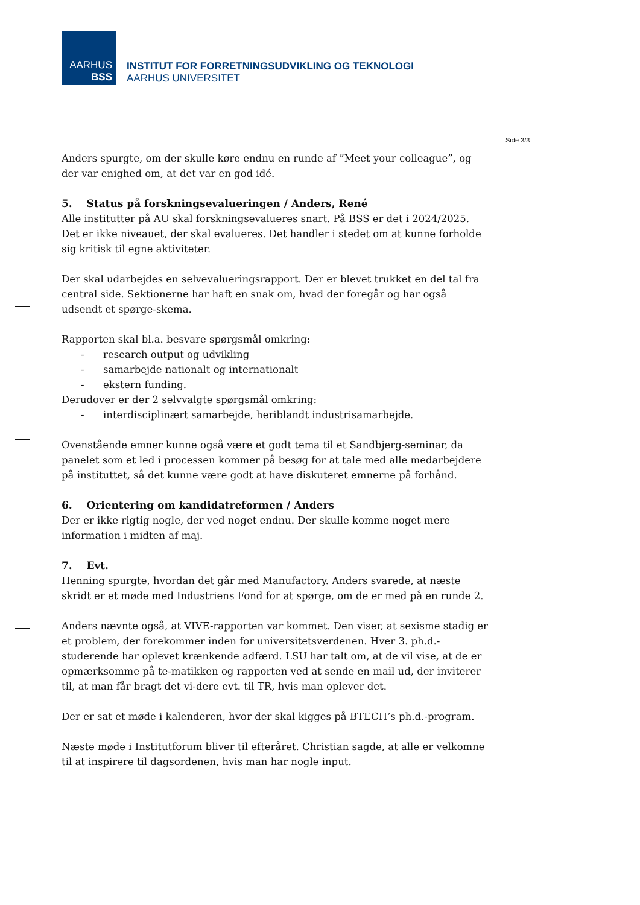AARHUS
BSS
INSTITUT FOR FORRETNINGSUDVIKLING OG TEKNOLOGI
AARHUS UNIVERSITET
Side 3/3
Anders spurgte, om der skulle køre endnu en runde af ”Meet your colleague”, og der var enighed om, at det var en god idé.
5. Status på forskningsevalueringen / Anders, René
Alle institutter på AU skal forskningsevalueres snart. På BSS er det i 2024/2025. Det er ikke niveauet, der skal evalueres. Det handler i stedet om at kunne forholde sig kritisk til egne aktiviteter.
Der skal udarbejdes en selvevalueringsrapport. Der er blevet trukket en del tal fra central side. Sektionerne har haft en snak om, hvad der foregår og har også udsendt et spørge-skema.
Rapporten skal bl.a. besvare spørgsmål omkring:
- research output og udvikling
- samarbejde nationalt og internationalt
- ekstern funding.
Derudover er der 2 selvvalgte spørgsmål omkring:
- interdisciplinært samarbejde, heriblandt industrisamarbejde.
Ovenstående emner kunne også være et godt tema til et Sandbjerg-seminar, da panelet som et led i processen kommer på besøg for at tale med alle medarbejdere på instituttet, så det kunne være godt at have diskuteret emnerne på forhånd.
6. Orientering om kandidatreformen / Anders
Der er ikke rigtig nogle, der ved noget endnu. Der skulle komme noget mere information i midten af maj.
7. Evt.
Henning spurgte, hvordan det går med Manufactory. Anders svarede, at næste skridt er et møde med Industriens Fond for at spørge, om de er med på en runde 2.
Anders nævnte også, at VIVE-rapporten var kommet. Den viser, at sexisme stadig er et problem, der forekommer inden for universitetsverdenen. Hver 3. ph.d.-studerende har oplevet krænkende adfærd. LSU har talt om, at de vil vise, at de er opmærksomme på te-matikken og rapporten ved at sende en mail ud, der inviterer til, at man får bragt det vi-dere evt. til TR, hvis man oplever det.
Der er sat et møde i kalenderen, hvor der skal kigges på BTECH’s ph.d.-program.
Næste møde i Institutforum bliver til efteråret. Christian sagde, at alle er velkomne til at inspirere til dagsordenen, hvis man har nogle input.